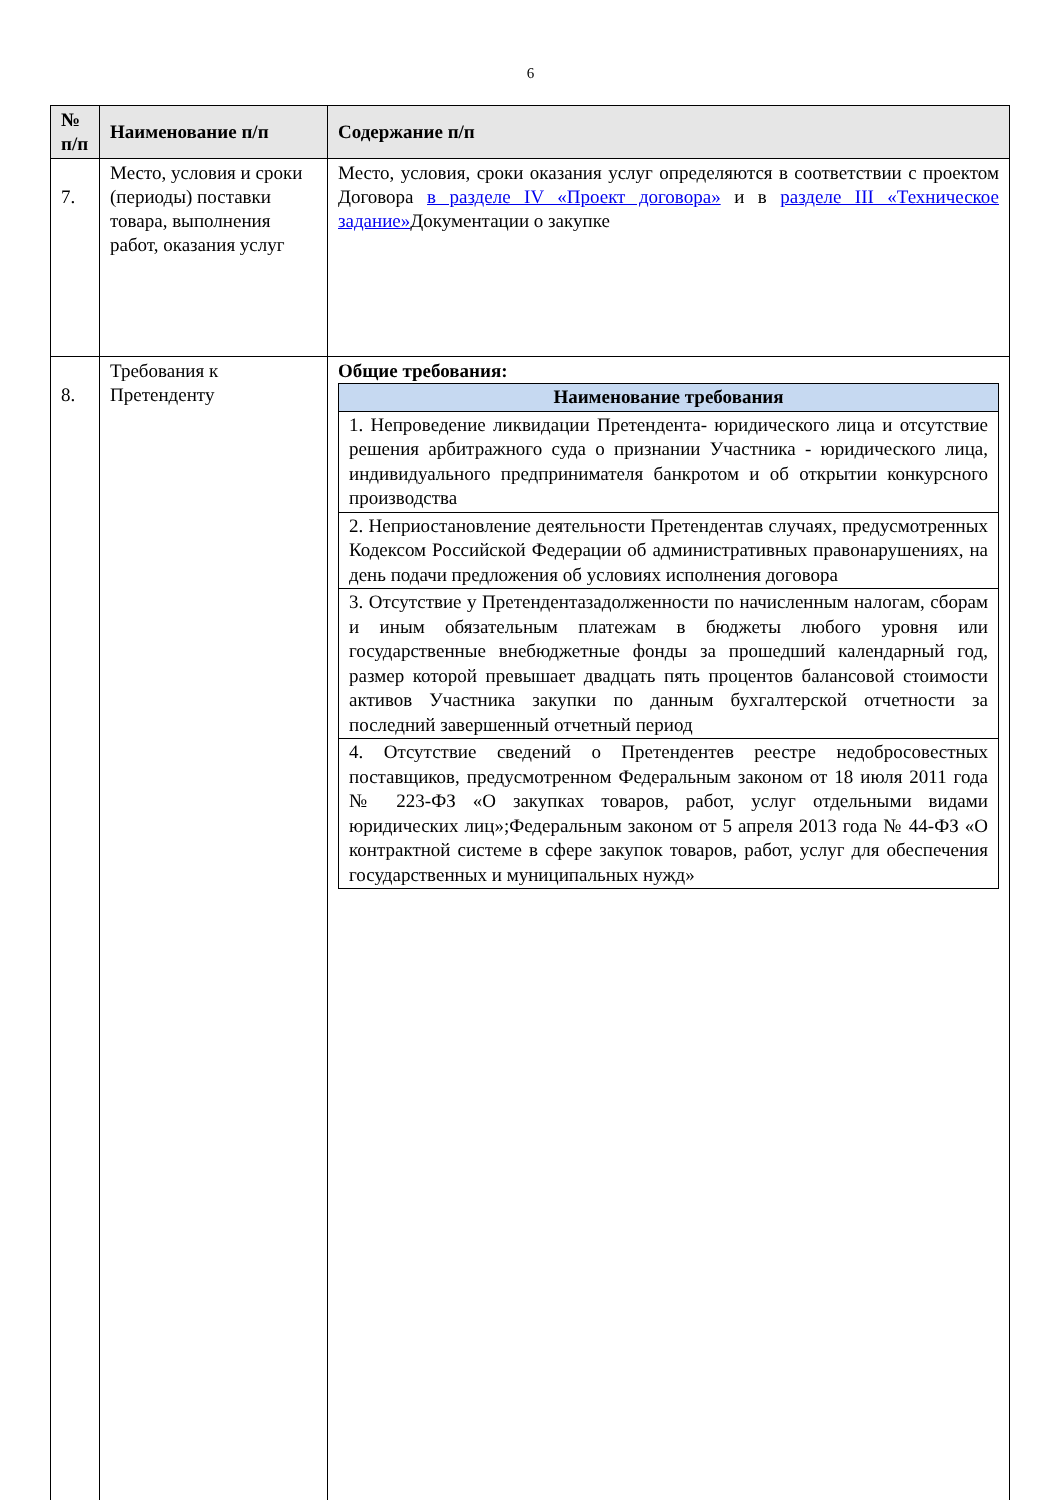6
| № п/п | Наименование п/п | Содержание п/п |
| --- | --- | --- |
| 7. | Место, условия и сроки (периоды) поставки товара, выполнения работ, оказания услуг | Место, условия, сроки оказания услуг определяются в соответствии с проектом Договора в разделе IV «Проект договора» и в разделе III «Техническое задание» Документации о закупке |
| 8. | Требования к Претенденту | Общие требования: / Наименование требования / / --- / / 1. Непроведение ликвидации Претендента- юридического лица и отсутствие решения арбитражного суда о признании Участника - юридического лица, индивидуального предпринимателя банкротом и об открытии конкурсного производства / / 2. Неприостановление деятельности Претендентав случаях, предусмотренных Кодексом Российской Федерации об административных правонарушениях, на день подачи предложения об условиях исполнения договора / / 3. Отсутствие у Претендентазадолженности по начисленным налогам, сборам и иным обязательным платежам в бюджеты любого уровня или государственные внебюджетные фонды за прошедший календарный год, размер которой превышает двадцать пять процентов балансовой стоимости активов Участника закупки по данным бухгалтерской отчетности за последний завершенный отчетный период / / 4. Отсутствие сведений о Претендентев реестре недобросовестных поставщиков, предусмотренном Федеральным законом от 18 июля 2011 года № 223-ФЗ «О закупках товаров, работ, услуг отдельными видами юридических лиц»;Федеральным законом от 5 апреля 2013 года № 44-ФЗ «О контрактной системе в сфере закупок товаров, работ, услуг для обеспечения государственных и муниципальных нужд» / |